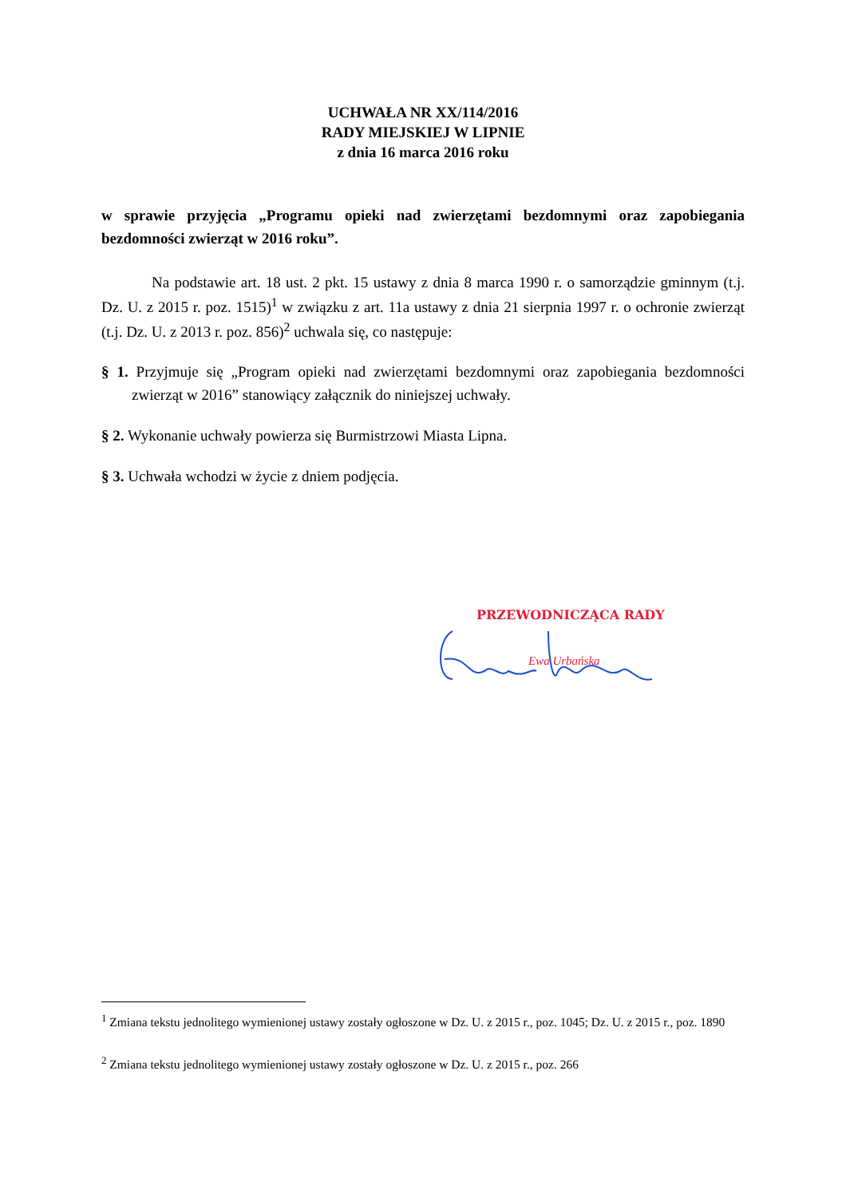UCHWAŁA NR XX/114/2016
RADY MIEJSKIEJ W LIPNIE
z dnia 16 marca 2016 roku
w sprawie przyjęcia „Programu opieki nad zwierzętami bezdomnymi oraz zapobiegania bezdomności zwierząt w 2016 roku”.
Na podstawie art. 18 ust. 2 pkt. 15 ustawy z dnia 8 marca 1990 r. o samorządzie gminnym (t.j. Dz. U. z 2015 r. poz. 1515)<sup>1</sup> w związku z art. 11a ustawy z dnia 21 sierpnia 1997 r. o ochronie zwierząt (t.j. Dz. U. z 2013 r. poz. 856)<sup>2</sup> uchwala się, co następuje:
§ 1. Przyjmuje się „Program opieki nad zwierzętami bezdomnymi oraz zapobiegania bezdomności zwierząt w 2016” stanowiący załącznik do niniejszej uchwały.
§ 2. Wykonanie uchwały powierza się Burmistrzowi Miasta Lipna.
§ 3. Uchwała wchodzi w życie z dniem podjęcia.
PRZEWODNICZĄCA RADY
Ewa Urbańska
<sup>1</sup> Zmiana tekstu jednolitego wymienionej ustawy zostały ogłoszone w Dz. U. z 2015 r., poz. 1045; Dz. U. z 2015 r., poz. 1890
<sup>2</sup> Zmiana tekstu jednolitego wymienionej ustawy zostały ogłoszone w Dz. U. z 2015 r., poz. 266